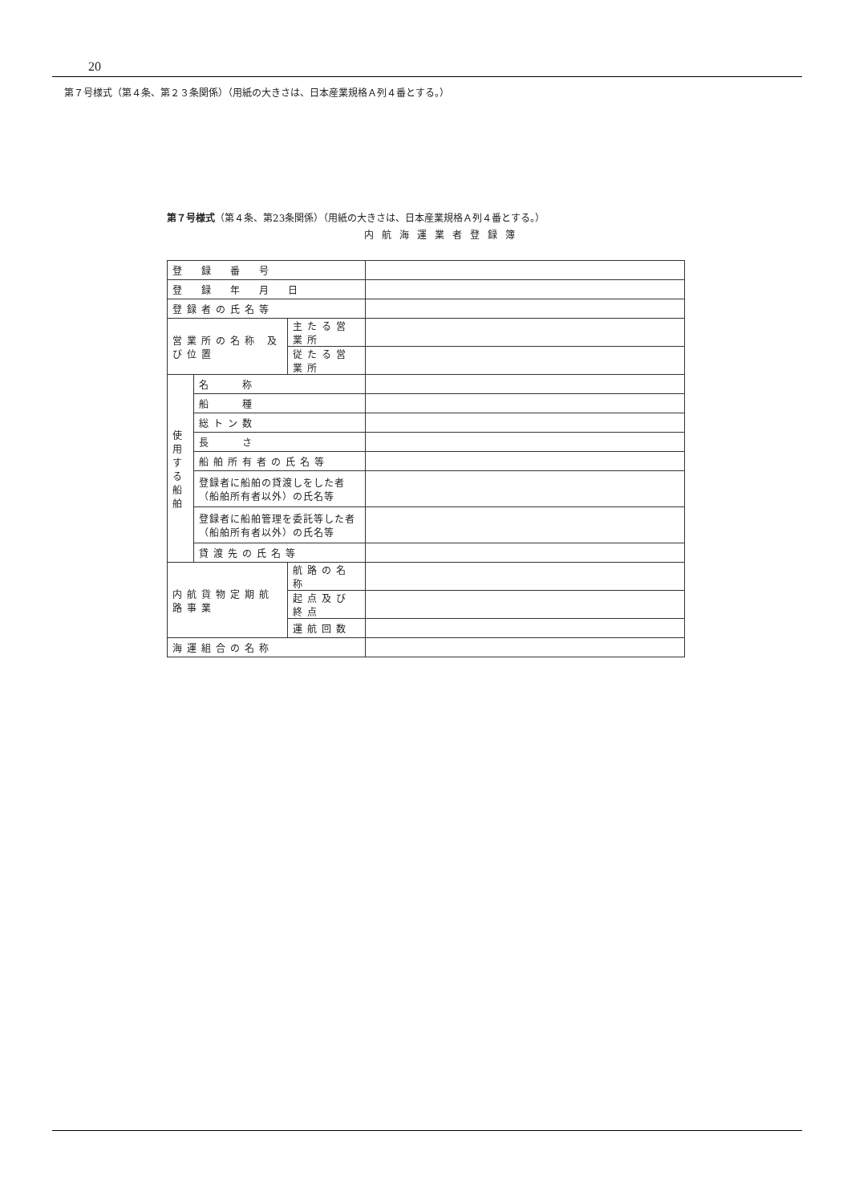20
第７号様式（第４条、第２３条関係）（用紙の大きさは、日本産業規格Ａ列４番とする。）
第７号様式（第４条、第23条関係）（用紙の大きさは、日本産業規格Ａ列４番とする。）
内航海運業者登録簿
| 登 録 番 号 | | | |
| 登 録 年 月 日 | | | |
| 登録者の氏名等 | | | |
| 営業所の名称 及び位置 | | 主たる営業所 | |
| | | 従たる営業所 | |
| 使用する船舶 | 名 称 | | |
| | 船 種 | | |
| | 総トン数 | | |
| | 長 さ | | |
| | 船舶所有者の氏名等 | | |
| | 登録者に船舶の貸渡しをした者（船舶所有者以外）の氏名等 | | |
| | 登録者に船舶管理を委託等した者（船舶所有者以外）の氏名等 | | |
| | 貸渡先の氏名等 | | |
| 内航貨物定期航路事業 | | 航路の名称 | |
| | | 起点及び終点 | |
| | | 運航回数 | |
| 海運組合の名称 | | | |